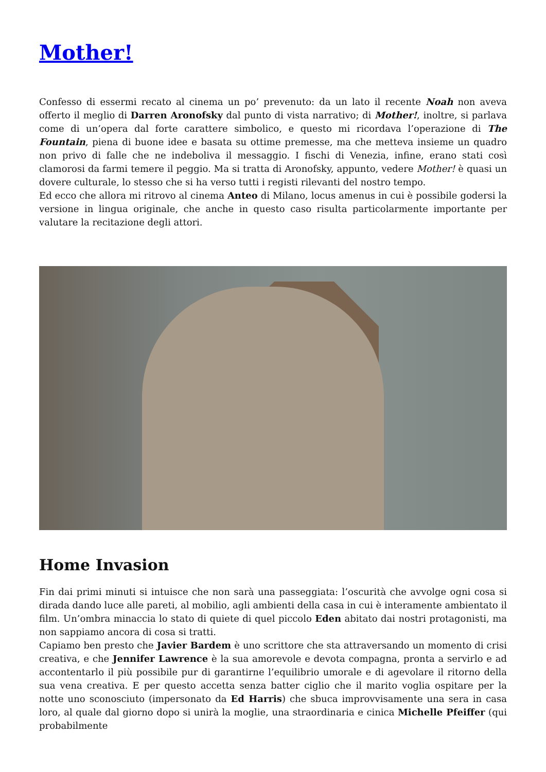Mother!
Confesso di essermi recato al cinema un po’ prevenuto: da un lato il recente Noah non aveva offerto il meglio di Darren Aronofsky dal punto di vista narrativo; di Mother!, inoltre, si parlava come di un’opera dal forte carattere simbolico, e questo mi ricordava l’operazione di The Fountain, piena di buone idee e basata su ottime premesse, ma che metteva insieme un quadro non privo di falle che ne indeboliva il messaggio. I fischi di Venezia, infine, erano stati così clamorosi da farmi temere il peggio. Ma si tratta di Aronofsky, appunto, vedere Mother! è quasi un dovere culturale, lo stesso che si ha verso tutti i registi rilevanti del nostro tempo.
Ed ecco che allora mi ritrovo al cinema Anteo di Milano, locus amenus in cui è possibile godersi la versione in lingua originale, che anche in questo caso risulta particolarmente importante per valutare la recitazione degli attori.
Home Invasion
Fin dai primi minuti si intuisce che non sarà una passeggiata: l’oscurità che avvolge ogni cosa si dirada dando luce alle pareti, al mobilio, agli ambienti della casa in cui è interamente ambientato il film. Un’ombra minaccia lo stato di quiete di quel piccolo Eden abitato dai nostri protagonisti, ma non sappiamo ancora di cosa si tratti.
Capiamo ben presto che Javier Bardem è uno scrittore che sta attraversando un momento di crisi creativa, e che Jennifer Lawrence è la sua amorevole e devota compagna, pronta a servirlo e ad accontentarlo il più possibile pur di garantirne l’equilibrio umorale e di agevolare il ritorno della sua vena creativa. E per questo accetta senza batter ciglio che il marito voglia ospitare per la notte uno sconosciuto (impersonato da Ed Harris) che sbuca improvvisamente una sera in casa loro, al quale dal giorno dopo si unirà la moglie, una straordinaria e cinica Michelle Pfeiffer (qui probabilmente